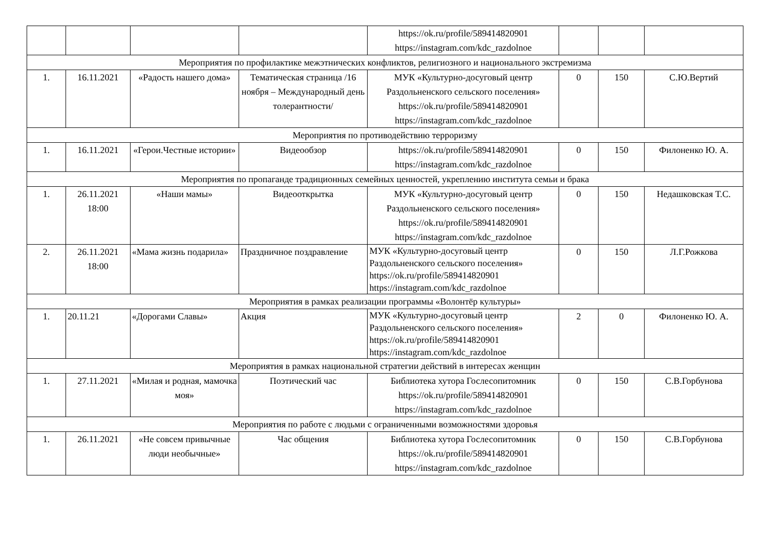| | | | | https://ok.ru/profile/589414820901 https://instagram.com/kdc_razdolnoe | | | |
| Мероприятия по профилактике межэтнических конфликтов, религиозного и национального экстремизма | | | | | | | |
| 1. | 16.11.2021 | «Радость нашего дома» | Тематическая страница /16 ноября – Международный день толерантности/ | МУК «Культурно-досуговый центр Раздольненского сельского поселения» https://ok.ru/profile/589414820901 https://instagram.com/kdc_razdolnoe | 0 | 150 | С.Ю.Вертий |
| Мероприятия по противодействию терроризму | | | | | | | |
| 1. | 16.11.2021 | «Герои.Честные истории» | Видеообзор | https://ok.ru/profile/589414820901 https://instagram.com/kdc_razdolnoe | 0 | 150 | Филоненко Ю. А. |
| Мероприятия по пропаганде традиционных семейных ценностей, укреплению института семьи и брака | | | | | | | |
| 1. | 26.11.2021 18:00 | «Наши мамы» | Видеооткрытка | МУК «Культурно-досуговый центр Раздольненского сельского поселения» https://ok.ru/profile/589414820901 https://instagram.com/kdc_razdolnoe | 0 | 150 | Недашковская Т.С. |
| 2. | 26.11.2021 18:00 | «Мама жизнь подарила» | Праздничное поздравление | МУК «Культурно-досуговый центр Раздольненского сельского поселения» https://ok.ru/profile/589414820901 https://instagram.com/kdc_razdolnoe | 0 | 150 | Л.Г.Рожкова |
| Мероприятия в рамках реализации программы «Волонтёр культуры» | | | | | | | |
| 1. | 20.11.21 | «Дорогами Славы» | Акция | МУК «Культурно-досуговый центр Раздольненского сельского поселения» https://ok.ru/profile/589414820901 https://instagram.com/kdc_razdolnoe | 2 | 0 | Филоненко Ю. А. |
| Мероприятия в рамках национальной стратегии действий в интересах женщин | | | | | | | |
| 1. | 27.11.2021 | «Милая и родная, мамочка моя» | Поэтический час | Библиотека хутора Гослесопитомник https://ok.ru/profile/589414820901 https://instagram.com/kdc_razdolnoe | 0 | 150 | С.В.Горбунова |
| Мероприятия по работе с людьми с ограниченными возможностями здоровья | | | | | | | |
| 1. | 26.11.2021 | «Не совсем привычные люди необычные» | Час общения | Библиотека хутора Гослесопитомник https://ok.ru/profile/589414820901 https://instagram.com/kdc_razdolnoe | 0 | 150 | С.В.Горбунова |